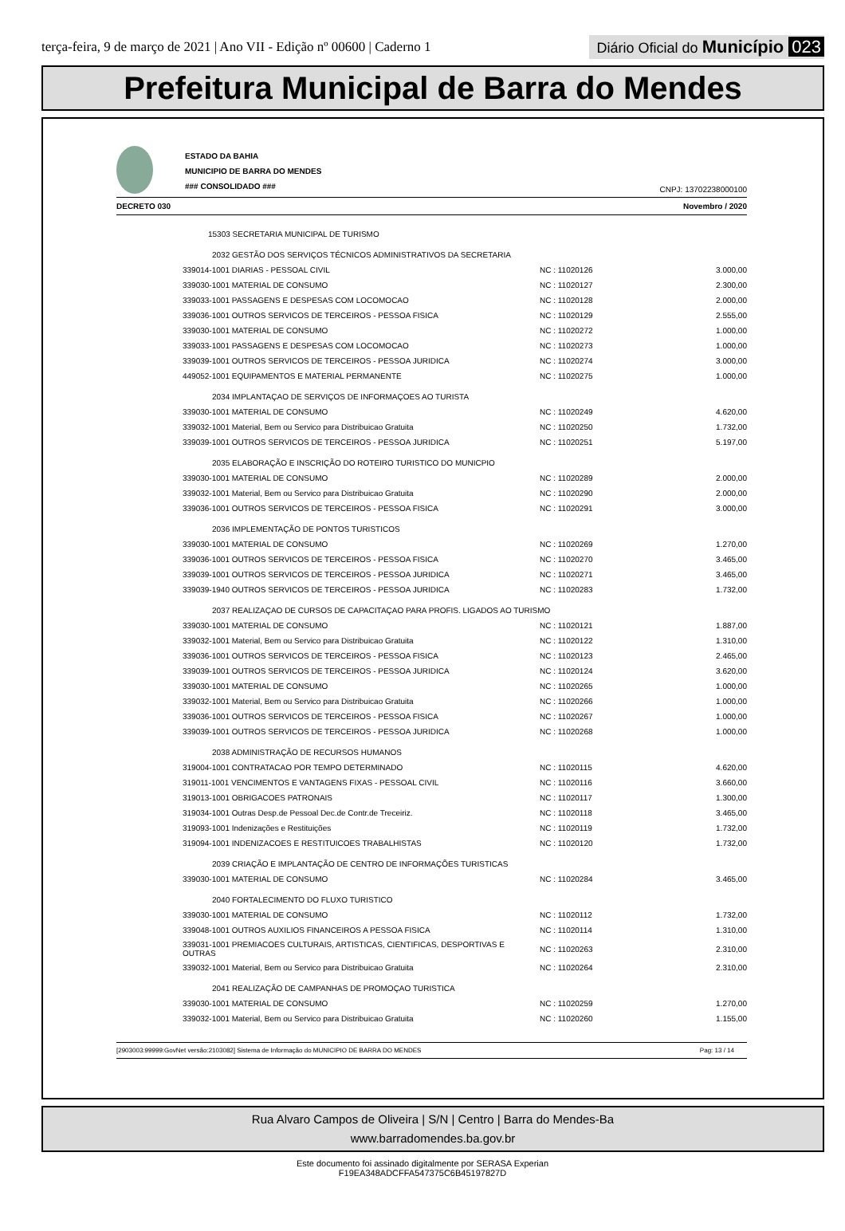terça-feira, 9 de março de 2021 | Ano VII - Edição nº 00600 | Caderno 1
Diário Oficial do Município 023
Prefeitura Municipal de Barra do Mendes
ESTADO DA BAHIA
MUNICIPIO DE BARRA DO MENDES
### CONSOLIDADO ###
CNPJ: 13702238000100
DECRETO 030 Novembro / 2020
| 15303 SECRETARIA MUNICIPAL DE TURISMO | | |
| 2032 GESTÃO DOS SERVIÇOS TÉCNICOS ADMINISTRATIVOS DA SECRETARIA | | |
| 339014-1001 DIARIAS - PESSOAL CIVIL | NC : 11020126 | 3.000,00 |
| 339030-1001 MATERIAL DE CONSUMO | NC : 11020127 | 2.300,00 |
| 339033-1001 PASSAGENS E DESPESAS COM LOCOMOCAO | NC : 11020128 | 2.000,00 |
| 339036-1001 OUTROS SERVICOS DE TERCEIROS - PESSOA FISICA | NC : 11020129 | 2.555,00 |
| 339030-1001 MATERIAL DE CONSUMO | NC : 11020272 | 1.000,00 |
| 339033-1001 PASSAGENS E DESPESAS COM LOCOMOCAO | NC : 11020273 | 1.000,00 |
| 339039-1001 OUTROS SERVICOS DE TERCEIROS - PESSOA JURIDICA | NC : 11020274 | 3.000,00 |
| 449052-1001 EQUIPAMENTOS E MATERIAL PERMANENTE | NC : 11020275 | 1.000,00 |
| 2034 IMPLANTAÇAO DE SERVIÇOS DE INFORMAÇOES AO TURISTA | | |
| 339030-1001 MATERIAL DE CONSUMO | NC : 11020249 | 4.620,00 |
| 339032-1001 Material, Bem ou Servico para Distribuicao Gratuita | NC : 11020250 | 1.732,00 |
| 339039-1001 OUTROS SERVICOS DE TERCEIROS - PESSOA JURIDICA | NC : 11020251 | 5.197,00 |
| 2035 ELABORAÇÃO E INSCRIÇÃO DO ROTEIRO TURISTICO DO MUNICPIO | | |
| 339030-1001 MATERIAL DE CONSUMO | NC : 11020289 | 2.000,00 |
| 339032-1001 Material, Bem ou Servico para Distribuicao Gratuita | NC : 11020290 | 2.000,00 |
| 339036-1001 OUTROS SERVICOS DE TERCEIROS - PESSOA FISICA | NC : 11020291 | 3.000,00 |
| 2036 IMPLEMENTAÇÃO DE PONTOS TURISTICOS | | |
| 339030-1001 MATERIAL DE CONSUMO | NC : 11020269 | 1.270,00 |
| 339036-1001 OUTROS SERVICOS DE TERCEIROS - PESSOA FISICA | NC : 11020270 | 3.465,00 |
| 339039-1001 OUTROS SERVICOS DE TERCEIROS - PESSOA JURIDICA | NC : 11020271 | 3.465,00 |
| 339039-1940 OUTROS SERVICOS DE TERCEIROS - PESSOA JURIDICA | NC : 11020283 | 1.732,00 |
| 2037 REALIZAÇAO DE CURSOS DE CAPACITAÇAO PARA PROFIS. LIGADOS AO TURISMO | | |
| 339030-1001 MATERIAL DE CONSUMO | NC : 11020121 | 1.887,00 |
| 339032-1001 Material, Bem ou Servico para Distribuicao Gratuita | NC : 11020122 | 1.310,00 |
| 339036-1001 OUTROS SERVICOS DE TERCEIROS - PESSOA FISICA | NC : 11020123 | 2.465,00 |
| 339039-1001 OUTROS SERVICOS DE TERCEIROS - PESSOA JURIDICA | NC : 11020124 | 3.620,00 |
| 339030-1001 MATERIAL DE CONSUMO | NC : 11020265 | 1.000,00 |
| 339032-1001 Material, Bem ou Servico para Distribuicao Gratuita | NC : 11020266 | 1.000,00 |
| 339036-1001 OUTROS SERVICOS DE TERCEIROS - PESSOA FISICA | NC : 11020267 | 1.000,00 |
| 339039-1001 OUTROS SERVICOS DE TERCEIROS - PESSOA JURIDICA | NC : 11020268 | 1.000,00 |
| 2038 ADMINISTRAÇÃO DE RECURSOS HUMANOS | | |
| 319004-1001 CONTRATACAO POR TEMPO DETERMINADO | NC : 11020115 | 4.620,00 |
| 319011-1001 VENCIMENTOS E VANTAGENS FIXAS - PESSOAL CIVIL | NC : 11020116 | 3.660,00 |
| 319013-1001 OBRIGACOES PATRONAIS | NC : 11020117 | 1.300,00 |
| 319034-1001 Outras Desp.de Pessoal Dec.de Contr.de Treceiriz. | NC : 11020118 | 3.465,00 |
| 319093-1001 Indenizações e Restituições | NC : 11020119 | 1.732,00 |
| 319094-1001 INDENIZACOES E RESTITUICOES TRABALHISTAS | NC : 11020120 | 1.732,00 |
| 2039 CRIAÇÃO E IMPLANTAÇÃO DE CENTRO DE INFORMAÇÕES TURISTICAS | | |
| 339030-1001 MATERIAL DE CONSUMO | NC : 11020284 | 3.465,00 |
| 2040 FORTALECIMENTO DO FLUXO TURISTICO | | |
| 339030-1001 MATERIAL DE CONSUMO | NC : 11020112 | 1.732,00 |
| 339048-1001 OUTROS AUXILIOS FINANCEIROS A PESSOA FISICA | NC : 11020114 | 1.310,00 |
| 339031-1001 PREMIACOES CULTURAIS, ARTISTICAS, CIENTIFICAS, DESPORTIVAS E OUTRAS | NC : 11020263 | 2.310,00 |
| 339032-1001 Material, Bem ou Servico para Distribuicao Gratuita | NC : 11020264 | 2.310,00 |
| 2041 REALIZAÇÃO DE CAMPANHAS DE PROMOÇAO TURISTICA | | |
| 339030-1001 MATERIAL DE CONSUMO | NC : 11020259 | 1.270,00 |
| 339032-1001 Material, Bem ou Servico para Distribuicao Gratuita | NC : 11020260 | 1.155,00 |
[2903003:99999:GovNet versão:2103082] Sistema de Informação do MUNICIPIO DE BARRA DO MENDES Pag: 13 / 14
Rua Alvaro Campos de Oliveira | S/N | Centro | Barra do Mendes-Ba
www.barradomendes.ba.gov.br
Este documento foi assinado digitalmente por SERASA Experian
F19EA348ADCFFA547375C6B45197827D